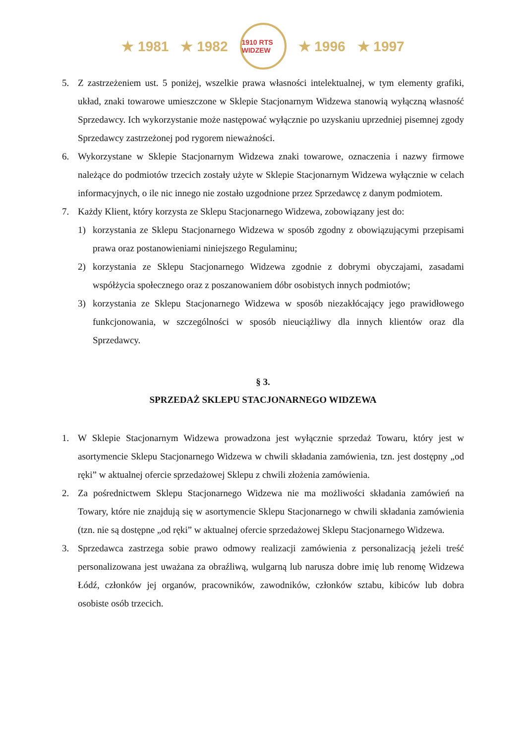★ 1981 ★ 1982
1910 RTS WIDZEW
★ 1996 ★ 1997
5. Z zastrzeżeniem ust. 5 poniżej, wszelkie prawa własności intelektualnej, w tym elementy grafiki, układ, znaki towarowe umieszczone w Sklepie Stacjonarnym Widzewa stanowią wyłączną własność Sprzedawcy. Ich wykorzystanie może następować wyłącznie po uzyskaniu uprzedniej pisemnej zgody Sprzedawcy zastrzeżonej pod rygorem nieważności.
6. Wykorzystane w Sklepie Stacjonarnym Widzewa znaki towarowe, oznaczenia i nazwy firmowe należące do podmiotów trzecich zostały użyte w Sklepie Stacjonarnym Widzewa wyłącznie w celach informacyjnych, o ile nic innego nie zostało uzgodnione przez Sprzedawcę z danym podmiotem.
7. Każdy Klient, który korzysta ze Sklepu Stacjonarnego Widzewa, zobowiązany jest do:
1) korzystania ze Sklepu Stacjonarnego Widzewa w sposób zgodny z obowiązującymi przepisami prawa oraz postanowieniami niniejszego Regulaminu;
2) korzystania ze Sklepu Stacjonarnego Widzewa zgodnie z dobrymi obyczajami, zasadami współżycia społecznego oraz z poszanowaniem dóbr osobistych innych podmiotów;
3) korzystania ze Sklepu Stacjonarnego Widzewa w sposób niezakłócający jego prawidłowego funkcjonowania, w szczególności w sposób nieuciążliwy dla innych klientów oraz dla Sprzedawcy.
§ 3.
SPRZEDAŻ SKLEPU STACJONARNEGO WIDZEWA
1. W Sklepie Stacjonarnym Widzewa prowadzona jest wyłącznie sprzedaż Towaru, który jest w asortymencie Sklepu Stacjonarnego Widzewa w chwili składania zamówienia, tzn. jest dostępny „od ręki” w aktualnej ofercie sprzedażowej Sklepu z chwili złożenia zamówienia.
2. Za pośrednictwem Sklepu Stacjonarnego Widzewa nie ma możliwości składania zamówień na Towary, które nie znajdują się w asortymencie Sklepu Stacjonarnego w chwili składania zamówienia (tzn. nie są dostępne „od ręki” w aktualnej ofercie sprzedażowej Sklepu Stacjonarnego Widzewa.
3. Sprzedawca zastrzega sobie prawo odmowy realizacji zamówienia z personalizacją jeżeli treść personalizowana jest uważana za obraźliwą, wulgarną lub narusza dobre imię lub renomę Widzewa Łódź, członków jej organów, pracowników, zawodników, członków sztabu, kibiców lub dobra osobiste osób trzecich.